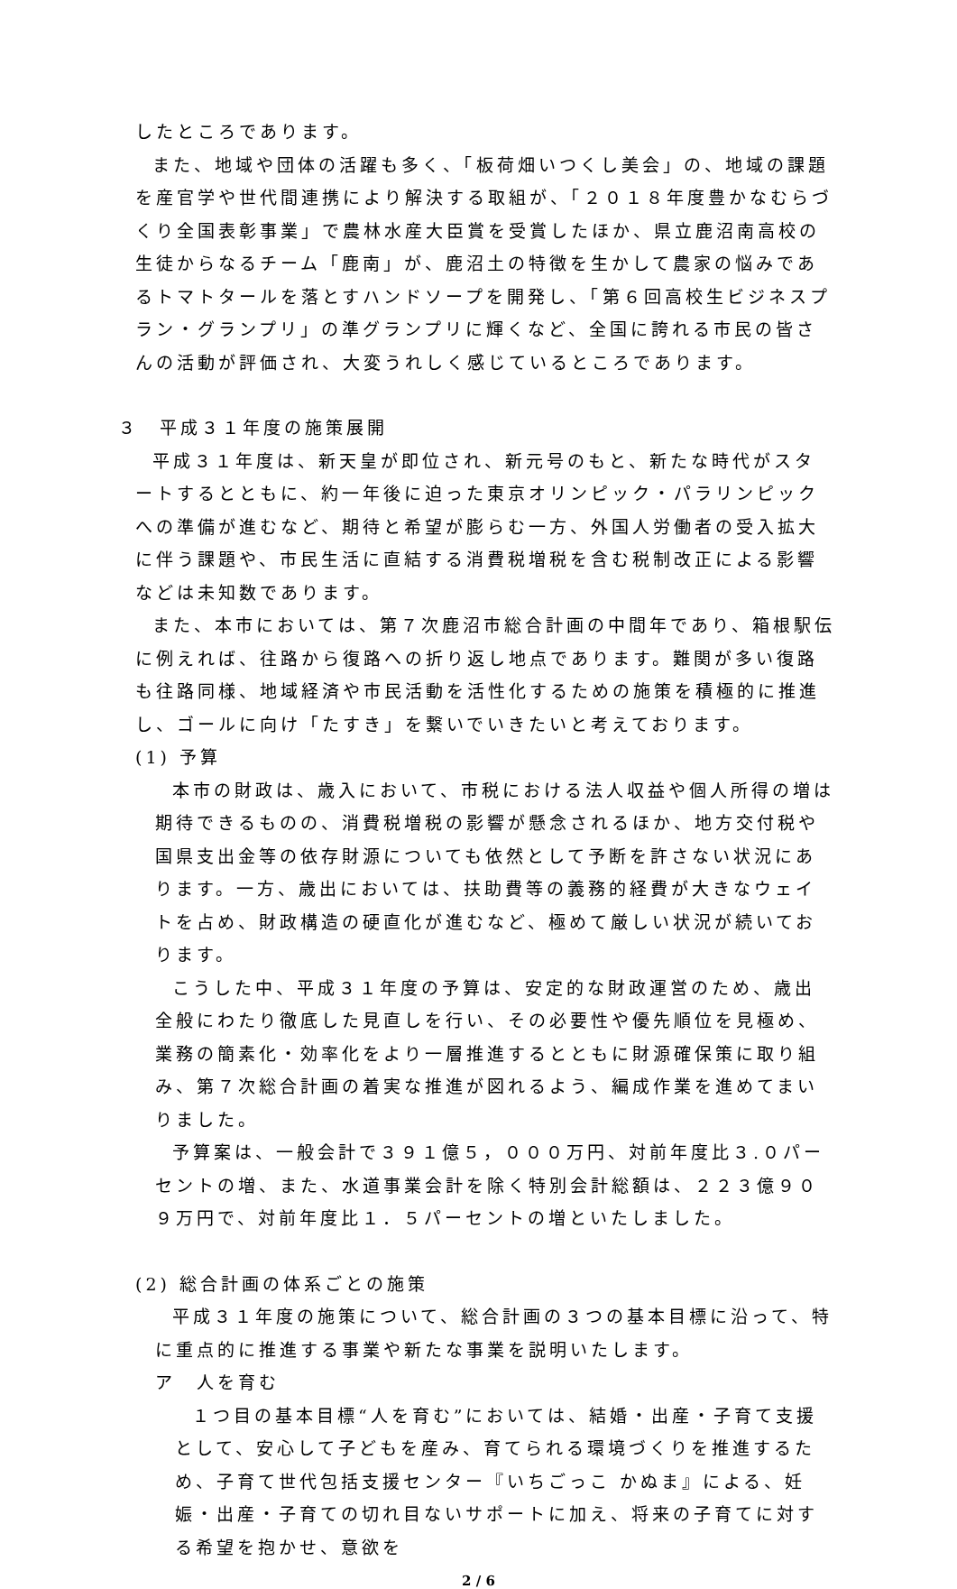したところであります。
また、地域や団体の活躍も多く、「板荷畑いつくし美会」の、地域の課題を産官学や世代間連携により解決する取組が、「２０１８年度豊かなむらづくり全国表彰事業」で農林水産大臣賞を受賞したほか、県立鹿沼南高校の生徒からなるチーム「鹿南」が、鹿沼土の特徴を生かして農家の悩みであるトマトタールを落とすハンドソープを開発し、「第６回高校生ビジネスプラン・グランプリ」の準グランプリに輝くなど、全国に誇れる市民の皆さんの活動が評価され、大変うれしく感じているところであります。
３　平成３１年度の施策展開
平成３１年度は、新天皇が即位され、新元号のもと、新たな時代がスタートするとともに、約一年後に迫った東京オリンピック・パラリンピックへの準備が進むなど、期待と希望が膨らむ一方、外国人労働者の受入拡大に伴う課題や、市民生活に直結する消費税増税を含む税制改正による影響などは未知数であります。
また、本市においては、第７次鹿沼市総合計画の中間年であり、箱根駅伝に例えれば、往路から復路への折り返し地点であります。難関が多い復路も往路同様、地域経済や市民活動を活性化するための施策を積極的に推進し、ゴールに向け「たすき」を繋いでいきたいと考えております。
(1) 予算
本市の財政は、歳入において、市税における法人収益や個人所得の増は期待できるものの、消費税増税の影響が懸念されるほか、地方交付税や国県支出金等の依存財源についても依然として予断を許さない状況にあります。一方、歳出においては、扶助費等の義務的経費が大きなウェイトを占め、財政構造の硬直化が進むなど、極めて厳しい状況が続いております。
こうした中、平成３１年度の予算は、安定的な財政運営のため、歳出全般にわたり徹底した見直しを行い、その必要性や優先順位を見極め、業務の簡素化・効率化をより一層推進するとともに財源確保策に取り組み、第７次総合計画の着実な推進が図れるよう、編成作業を進めてまいりました。
予算案は、一般会計で３９１億５，０００万円、対前年度比３.０パーセントの増、また、水道事業会計を除く特別会計総額は、２２３億９０９万円で、対前年度比１．５パーセントの増といたしました。
(2) 総合計画の体系ごとの施策
平成３１年度の施策について、総合計画の３つの基本目標に沿って、特に重点的に推進する事業や新たな事業を説明いたします。
ア　人を育む
１つ目の基本目標“人を育む”においては、結婚・出産・子育て支援として、安心して子どもを産み、育てられる環境づくりを推進するため、子育て世代包括支援センター『いちごっこ かぬま』による、妊娠・出産・子育ての切れ目ないサポートに加え、将来の子育てに対する希望を抱かせ、意欲を
2 / 6